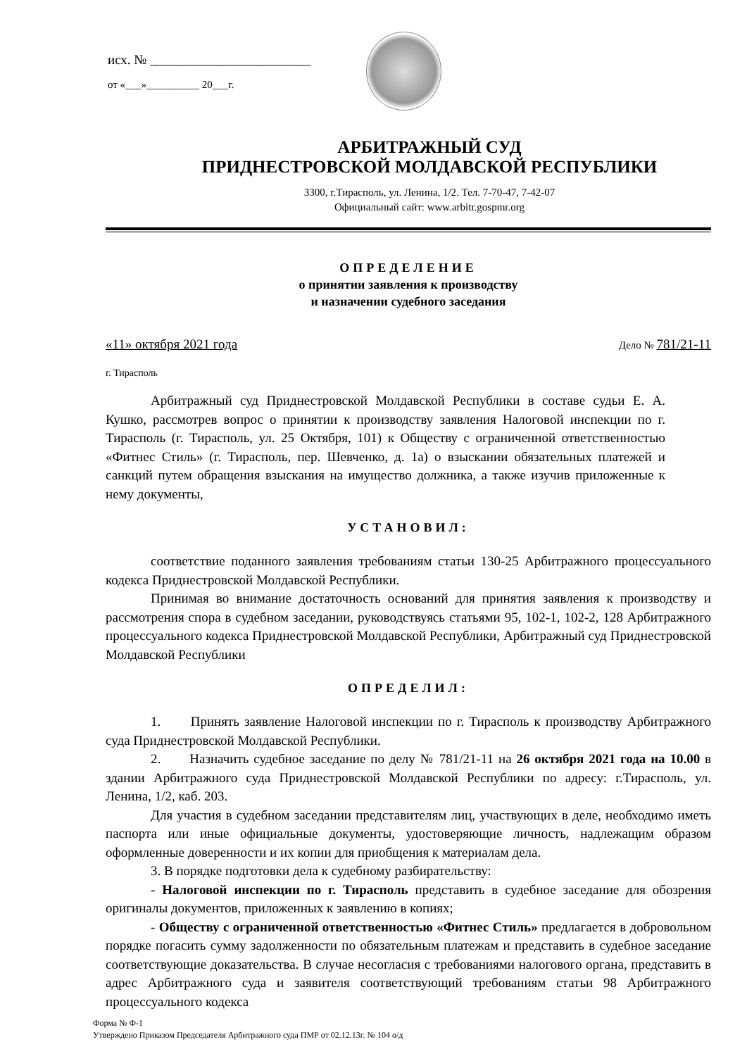исх. № ________________________
от «___»__________ 20___г.
АРБИТРАЖНЫЙ СУД
ПРИДНЕСТРОВСКОЙ МОЛДАВСКОЙ РЕСПУБЛИКИ
3300, г.Тирасполь, ул. Ленина, 1/2. Тел. 7-70-47, 7-42-07
Официальный сайт: www.arbitr.gospmr.org
ОПРЕДЕЛЕНИЕ
о принятии заявления к производству
и назначении судебного заседания
«11» октября 2021 года Дело № 781/21-11
г. Тирасполь
Арбитражный суд Приднестровской Молдавской Республики в составе судьи Е. А. Кушко, рассмотрев вопрос о принятии к производству заявления Налоговой инспекции по г. Тирасполь (г. Тирасполь, ул. 25 Октября, 101) к Обществу с ограниченной ответственностью «Фитнес Стиль» (г. Тирасполь, пер. Шевченко, д. 1а) о взыскании обязательных платежей и санкций путем обращения взыскания на имущество должника, а также изучив приложенные к нему документы,
УСТАНОВИЛ:
соответствие поданного заявления требованиям статьи 130-25 Арбитражного процессуального кодекса Приднестровской Молдавской Республики.
Принимая во внимание достаточность оснований для принятия заявления к производству и рассмотрения спора в судебном заседании, руководствуясь статьями 95, 102-1, 102-2, 128 Арбитражного процессуального кодекса Приднестровской Молдавской Республики, Арбитражный суд Приднестровской Молдавской Республики
ОПРЕДЕЛИЛ:
1. Принять заявление Налоговой инспекции по г. Тирасполь к производству Арбитражного суда Приднестровской Молдавской Республики.
2. Назначить судебное заседание по делу № 781/21-11 на 26 октября 2021 года на 10.00 в здании Арбитражного суда Приднестровской Молдавской Республики по адресу: г.Тирасполь, ул. Ленина, 1/2, каб. 203.
Для участия в судебном заседании представителям лиц, участвующих в деле, необходимо иметь паспорта или иные официальные документы, удостоверяющие личность, надлежащим образом оформленные доверенности и их копии для приобщения к материалам дела.
3. В порядке подготовки дела к судебному разбирательству:
- Налоговой инспекции по г. Тирасполь представить в судебное заседание для обозрения оригиналы документов, приложенных к заявлению в копиях;
- Обществу с ограниченной ответственностью «Фитнес Стиль» предлагается в добровольном порядке погасить сумму задолженности по обязательным платежам и представить в судебное заседание соответствующие доказательства. В случае несогласия с требованиями налогового органа, представить в адрес Арбитражного суда и заявителя соответствующий требованиям статьи 98 Арбитражного процессуального кодекса
Форма № Ф-1
Утверждено Приказом Председателя Арбитражного суда ПМР от 02.12.13г. № 104 о/д